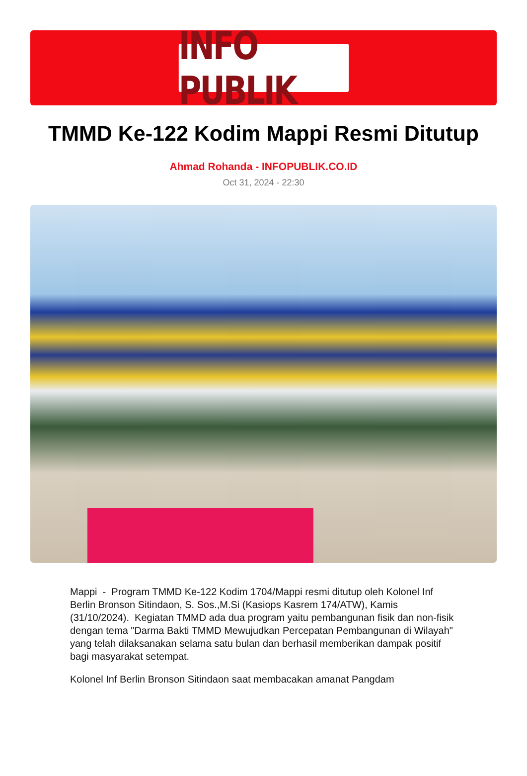INFO PUBLIK
TMMD Ke-122 Kodim Mappi Resmi Ditutup
Ahmad Rohanda - INFOPUBLIK.CO.ID
Oct 31, 2024 - 22:30
Mappi - Program TMMD Ke-122 Kodim 1704/Mappi resmi ditutup oleh Kolonel Inf Berlin Bronson Sitindaon, S. Sos.,M.Si (Kasiops Kasrem 174/ATW), Kamis (31/10/2024). Kegiatan TMMD ada dua program yaitu pembangunan fisik dan non-fisik dengan tema "Darma Bakti TMMD Mewujudkan Percepatan Pembangunan di Wilayah" yang telah dilaksanakan selama satu bulan dan berhasil memberikan dampak positif bagi masyarakat setempat.
Kolonel Inf Berlin Bronson Sitindaon saat membacakan amanat Pangdam